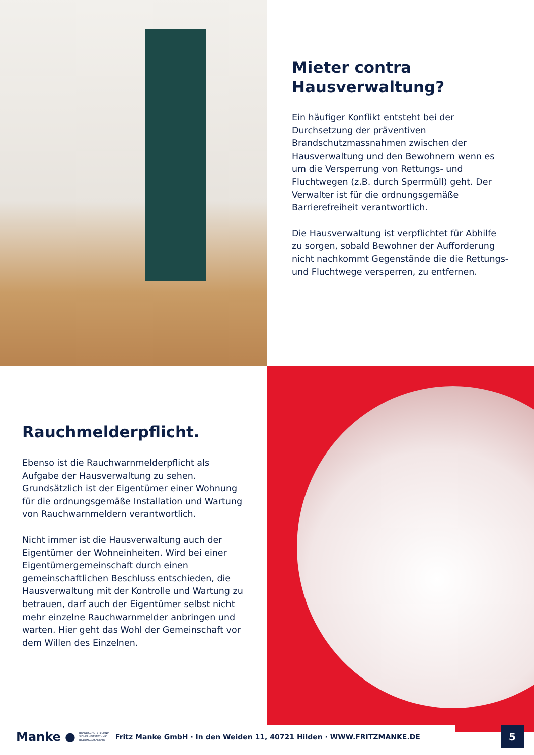Mieter contra
Hausverwaltung?
Ein häufiger Konflikt entsteht bei der Durchsetzung der präventiven Brandschutzmassnahmen zwischen der Hausverwaltung und den Bewohnern wenn es um die Versperrung von Rettungs- und Fluchtwegen (z.B. durch Sperrmüll) geht. Der Verwalter ist für die ordnungsgemäße Barrierefreiheit verantwortlich.
Die Hausverwaltung ist verpflichtet für Abhilfe zu sorgen, sobald Bewohner der Aufforderung nicht nachkommt Gegenstände die die Rettungs- und Fluchtwege versperren, zu entfernen.
Rauchmelderpflicht.
Ebenso ist die Rauchwarnmelderpflicht als Aufgabe der Hausverwaltung zu sehen.
Grundsätzlich ist der Eigentümer einer Wohnung für die ordnungsgemäße Installation und Wartung von Rauchwarnmeldern verantwortlich.
Nicht immer ist die Hausverwaltung auch der Eigentümer der Wohneinheiten. Wird bei einer Eigentümergemeinschaft durch einen gemeinschaftlichen Beschluss entschieden, die Hausverwaltung mit der Kontrolle und Wartung zu betrauen, darf auch der Eigentümer selbst nicht mehr einzelne Rauchwarnmelder anbringen und warten. Hier geht das Wohl der Gemeinschaft vor dem Willen des Einzelnen.
Manke ●
BRANDSCHUTZTECHNIK SICHERHEITSTECHNIK BILDUNGSAKADEMIE
Fritz Manke GmbH · In den Weiden 11, 40721 Hilden · WWW.FRITZMANKE.DE
5